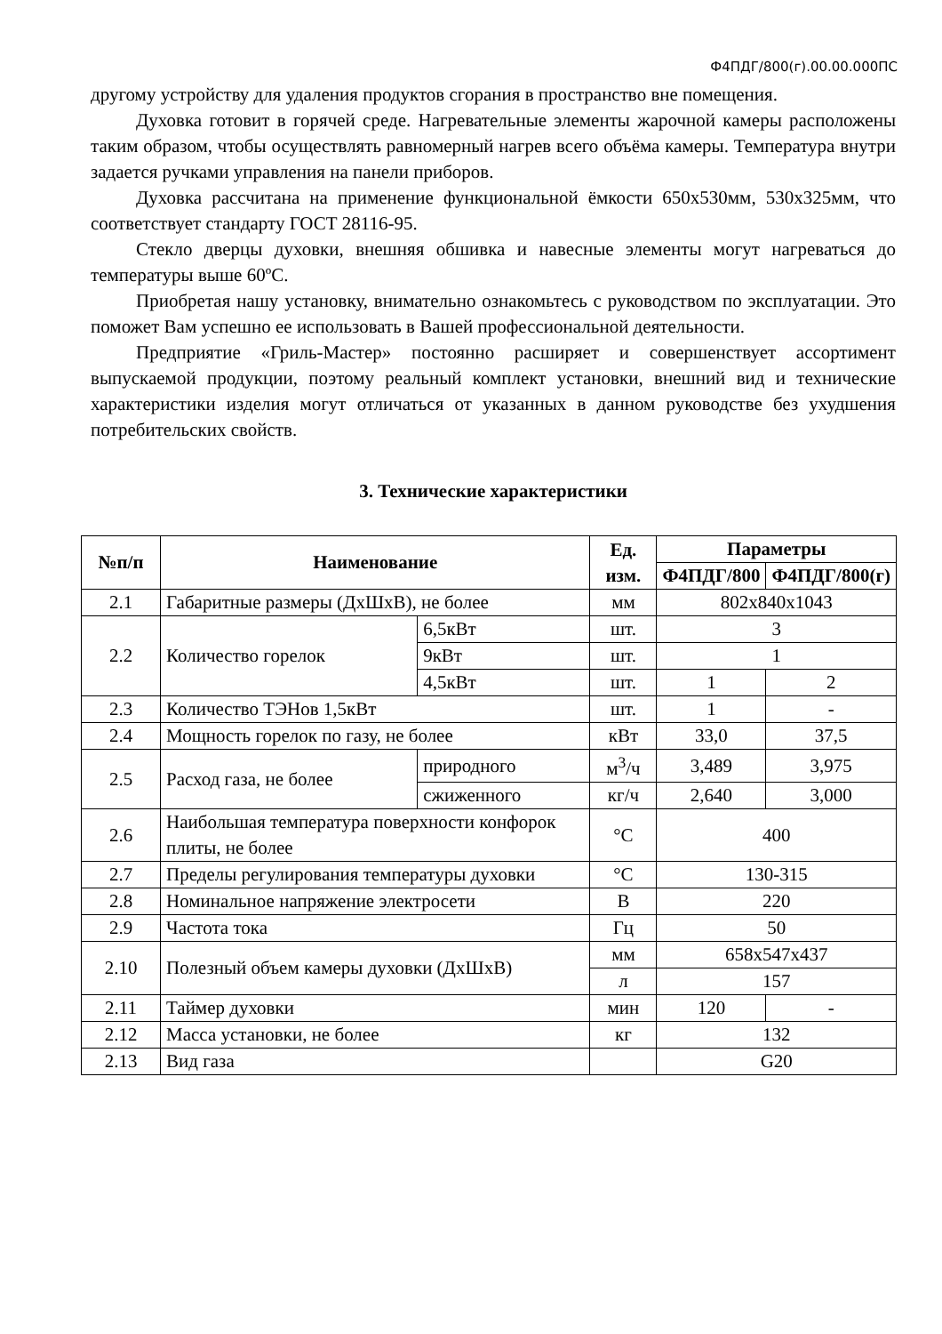Ф4ПДГ/800(г).00.00.000ПС
другому устройству для удаления продуктов сгорания в пространство вне помещения.
Духовка готовит в горячей среде. Нагревательные элементы жарочной камеры расположены таким образом, чтобы осуществлять равномерный нагрев всего объёма камеры. Температура внутри задается ручками управления на панели приборов.
Духовка рассчитана на применение функциональной ёмкости 650х530мм, 530х325мм, что соответствует стандарту ГОСТ 28116-95.
Стекло дверцы духовки, внешняя обшивка и навесные элементы могут нагреваться до температуры выше 60ºС.
Приобретая нашу установку, внимательно ознакомьтесь с руководством по эксплуатации. Это поможет Вам успешно ее использовать в Вашей профессиональной деятельности.
Предприятие «Гриль-Мастер» постоянно расширяет и совершенствует ассортимент выпускаемой продукции, поэтому реальный комплект установки, внешний вид и технические характеристики изделия могут отличаться от указанных в данном руководстве без ухудшения потребительских свойств.
3. Технические характеристики
| №п/п | Наименование | | Ед. изм. | Параметры | |
| --- | --- | --- | --- | --- | --- |
| | | | | Ф4ПДГ/800 | Ф4ПДГ/800(г) |
| 2.1 | Габаритные размеры (ДхШхВ), не более | | мм | 802х840х1043 | |
| 2.2 | Количество горелок | 6,5кВт | шт. | 3 | |
| | | 9кВт | шт. | 1 | |
| | | 4,5кВт | шт. | 1 | 2 |
| 2.3 | Количество ТЭНов 1,5кВт | | шт. | 1 | - |
| 2.4 | Мощность горелок по газу, не более | | кВт | 33,0 | 37,5 |
| 2.5 | Расход газа, не более | природного | м<sup>3</sup>/ч | 3,489 | 3,975 |
| | | сжиженного | кг/ч | 2,640 | 3,000 |
| 2.6 | Наибольшая температура поверхности конфорок плиты, не более | | °С | 400 | |
| 2.7 | Пределы регулирования температуры духовки | | °С | 130-315 | |
| 2.8 | Номинальное напряжение электросети | | В | 220 | |
| 2.9 | Частота тока | | Гц | 50 | |
| 2.10 | Полезный объем камеры духовки (ДхШхВ) | | мм | 658х547х437 | |
| | | | л | 157 | |
| 2.11 | Таймер духовки | | мин | 120 | - |
| 2.12 | Масса установки, не более | | кг | 132 | |
| 2.13 | Вид газа | | | G20 | |